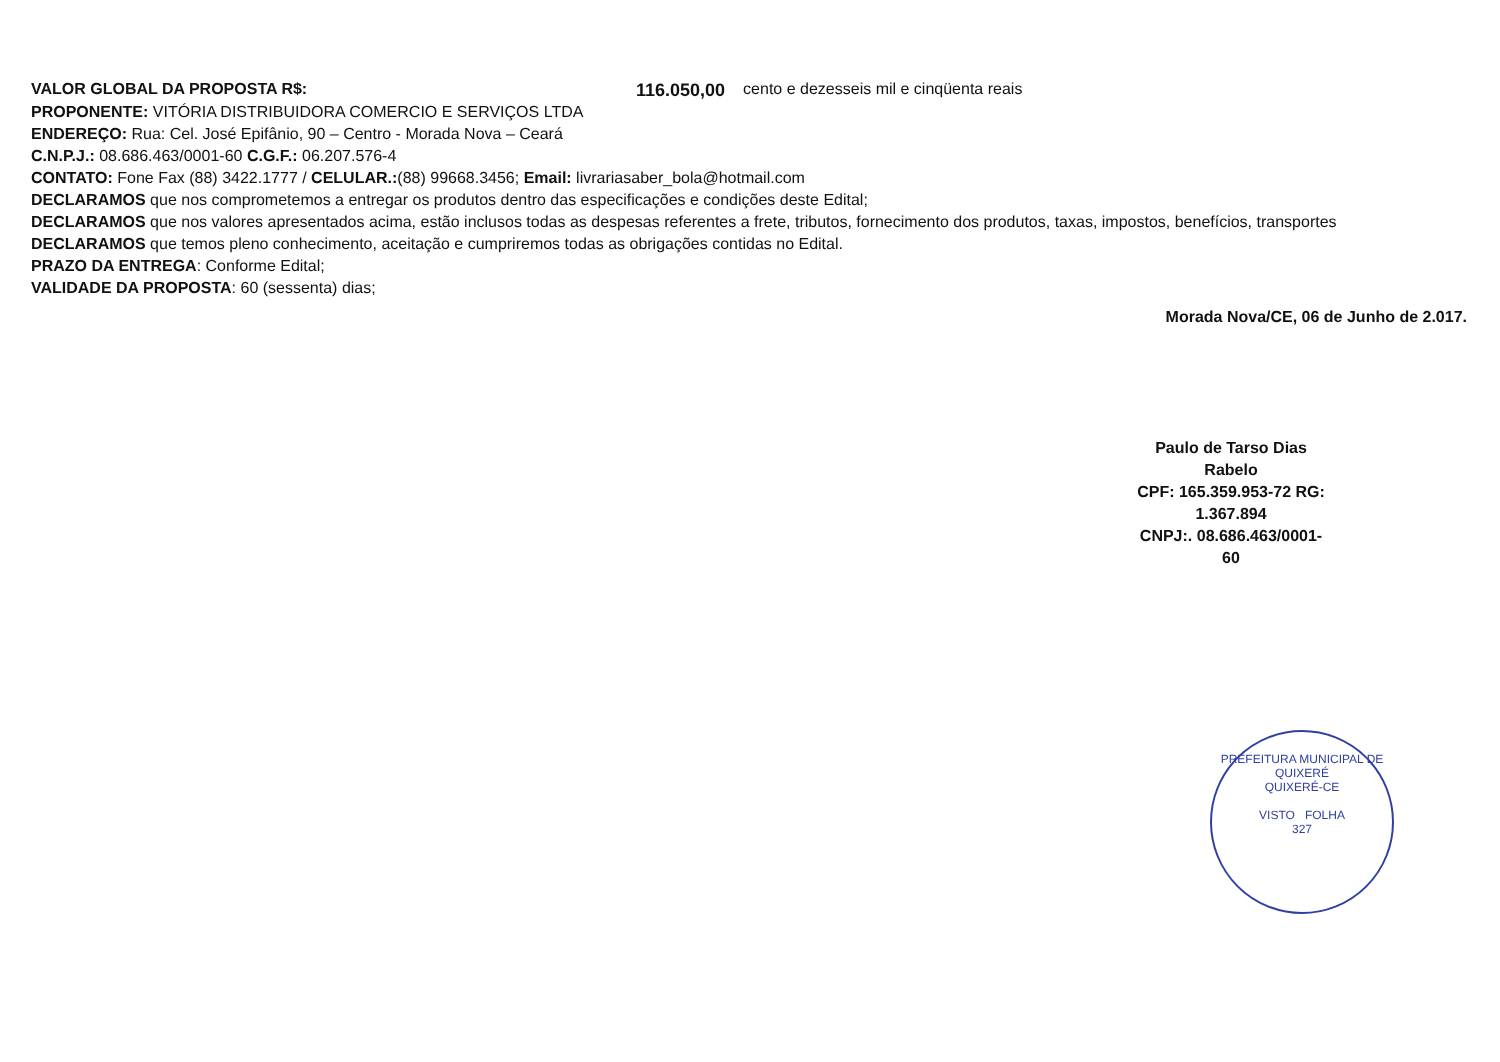VALOR GLOBAL DA PROPOSTA R$: 116.050,00 cento e dezesseis mil e cinqüenta reais
PROPONENTE: VITÓRIA DISTRIBUIDORA COMERCIO E SERVIÇOS LTDA
ENDEREÇO: Rua: Cel. José Epifânio, 90 – Centro - Morada Nova – Ceará
C.N.P.J.: 08.686.463/0001-60 C.G.F.: 06.207.576-4
CONTATO: Fone Fax (88) 3422.1777 / CELULAR.:(88) 99668.3456; Email: livrariasaber_bola@hotmail.com
DECLARAMOS que nos comprometemos a entregar os produtos dentro das especificações e condições deste Edital;
DECLARAMOS que nos valores apresentados acima, estão inclusos todas as despesas referentes a frete, tributos, fornecimento dos produtos, taxas, impostos, benefícios, transportes
DECLARAMOS que temos pleno conhecimento, aceitação e cumpriremos todas as obrigações contidas no Edital.
PRAZO DA ENTREGA: Conforme Edital;
VALIDADE DA PROPOSTA: 60 (sessenta) dias;
Morada Nova/CE, 06 de Junho de 2.017.
Paulo de Tarso Dias Rabelo
CPF: 165.359.953-72 RG: 1.367.894
CNPJ:. 08.686.463/0001-60
PREFEITURA MUNICIPAL DE QUIXERÉ
QUIXERÉ-CE
VISTO FOLHA
327